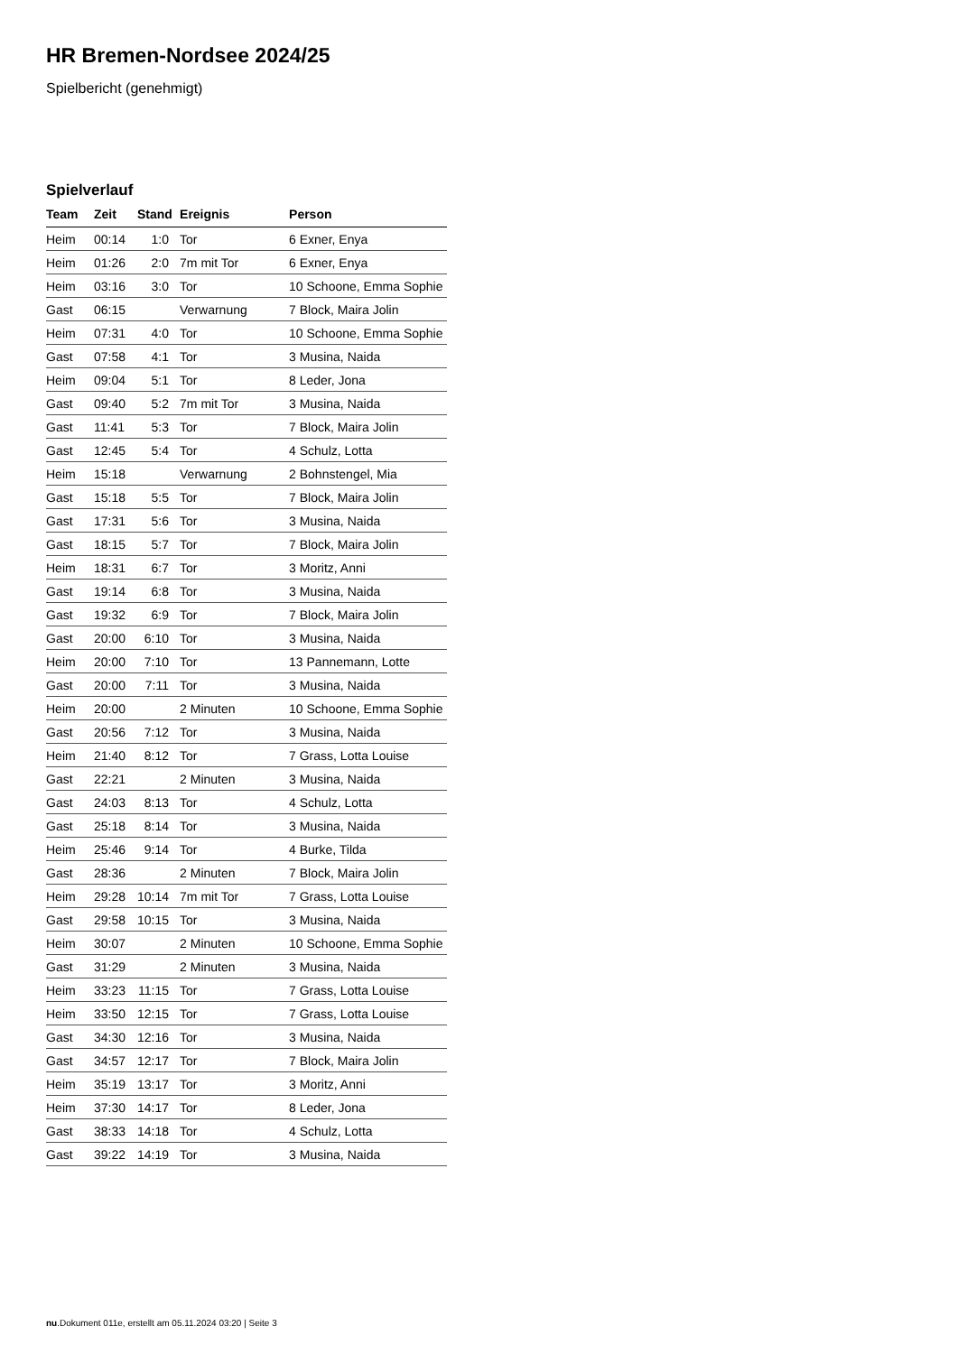HR Bremen-Nordsee 2024/25
Spielbericht (genehmigt)
Spielverlauf
| Team | Zeit | Stand | Ereignis | Person |
| --- | --- | --- | --- | --- |
| Heim | 00:14 | 1:0 | Tor | 6 Exner, Enya |
| Heim | 01:26 | 2:0 | 7m mit Tor | 6 Exner, Enya |
| Heim | 03:16 | 3:0 | Tor | 10 Schoone, Emma Sophie |
| Gast | 06:15 | | Verwarnung | 7 Block, Maira Jolin |
| Heim | 07:31 | 4:0 | Tor | 10 Schoone, Emma Sophie |
| Gast | 07:58 | 4:1 | Tor | 3 Musina, Naida |
| Heim | 09:04 | 5:1 | Tor | 8 Leder, Jona |
| Gast | 09:40 | 5:2 | 7m mit Tor | 3 Musina, Naida |
| Gast | 11:41 | 5:3 | Tor | 7 Block, Maira Jolin |
| Gast | 12:45 | 5:4 | Tor | 4 Schulz, Lotta |
| Heim | 15:18 | | Verwarnung | 2 Bohnstengel, Mia |
| Gast | 15:18 | 5:5 | Tor | 7 Block, Maira Jolin |
| Gast | 17:31 | 5:6 | Tor | 3 Musina, Naida |
| Gast | 18:15 | 5:7 | Tor | 7 Block, Maira Jolin |
| Heim | 18:31 | 6:7 | Tor | 3 Moritz, Anni |
| Gast | 19:14 | 6:8 | Tor | 3 Musina, Naida |
| Gast | 19:32 | 6:9 | Tor | 7 Block, Maira Jolin |
| Gast | 20:00 | 6:10 | Tor | 3 Musina, Naida |
| Heim | 20:00 | 7:10 | Tor | 13 Pannemann, Lotte |
| Gast | 20:00 | 7:11 | Tor | 3 Musina, Naida |
| Heim | 20:00 | | 2 Minuten | 10 Schoone, Emma Sophie |
| Gast | 20:56 | 7:12 | Tor | 3 Musina, Naida |
| Heim | 21:40 | 8:12 | Tor | 7 Grass, Lotta Louise |
| Gast | 22:21 | | 2 Minuten | 3 Musina, Naida |
| Gast | 24:03 | 8:13 | Tor | 4 Schulz, Lotta |
| Gast | 25:18 | 8:14 | Tor | 3 Musina, Naida |
| Heim | 25:46 | 9:14 | Tor | 4 Burke, Tilda |
| Gast | 28:36 | | 2 Minuten | 7 Block, Maira Jolin |
| Heim | 29:28 | 10:14 | 7m mit Tor | 7 Grass, Lotta Louise |
| Gast | 29:58 | 10:15 | Tor | 3 Musina, Naida |
| Heim | 30:07 | | 2 Minuten | 10 Schoone, Emma Sophie |
| Gast | 31:29 | | 2 Minuten | 3 Musina, Naida |
| Heim | 33:23 | 11:15 | Tor | 7 Grass, Lotta Louise |
| Heim | 33:50 | 12:15 | Tor | 7 Grass, Lotta Louise |
| Gast | 34:30 | 12:16 | Tor | 3 Musina, Naida |
| Gast | 34:57 | 12:17 | Tor | 7 Block, Maira Jolin |
| Heim | 35:19 | 13:17 | Tor | 3 Moritz, Anni |
| Heim | 37:30 | 14:17 | Tor | 8 Leder, Jona |
| Gast | 38:33 | 14:18 | Tor | 4 Schulz, Lotta |
| Gast | 39:22 | 14:19 | Tor | 3 Musina, Naida |
nu.Dokument 011e, erstellt am 05.11.2024 03:20 | Seite 3